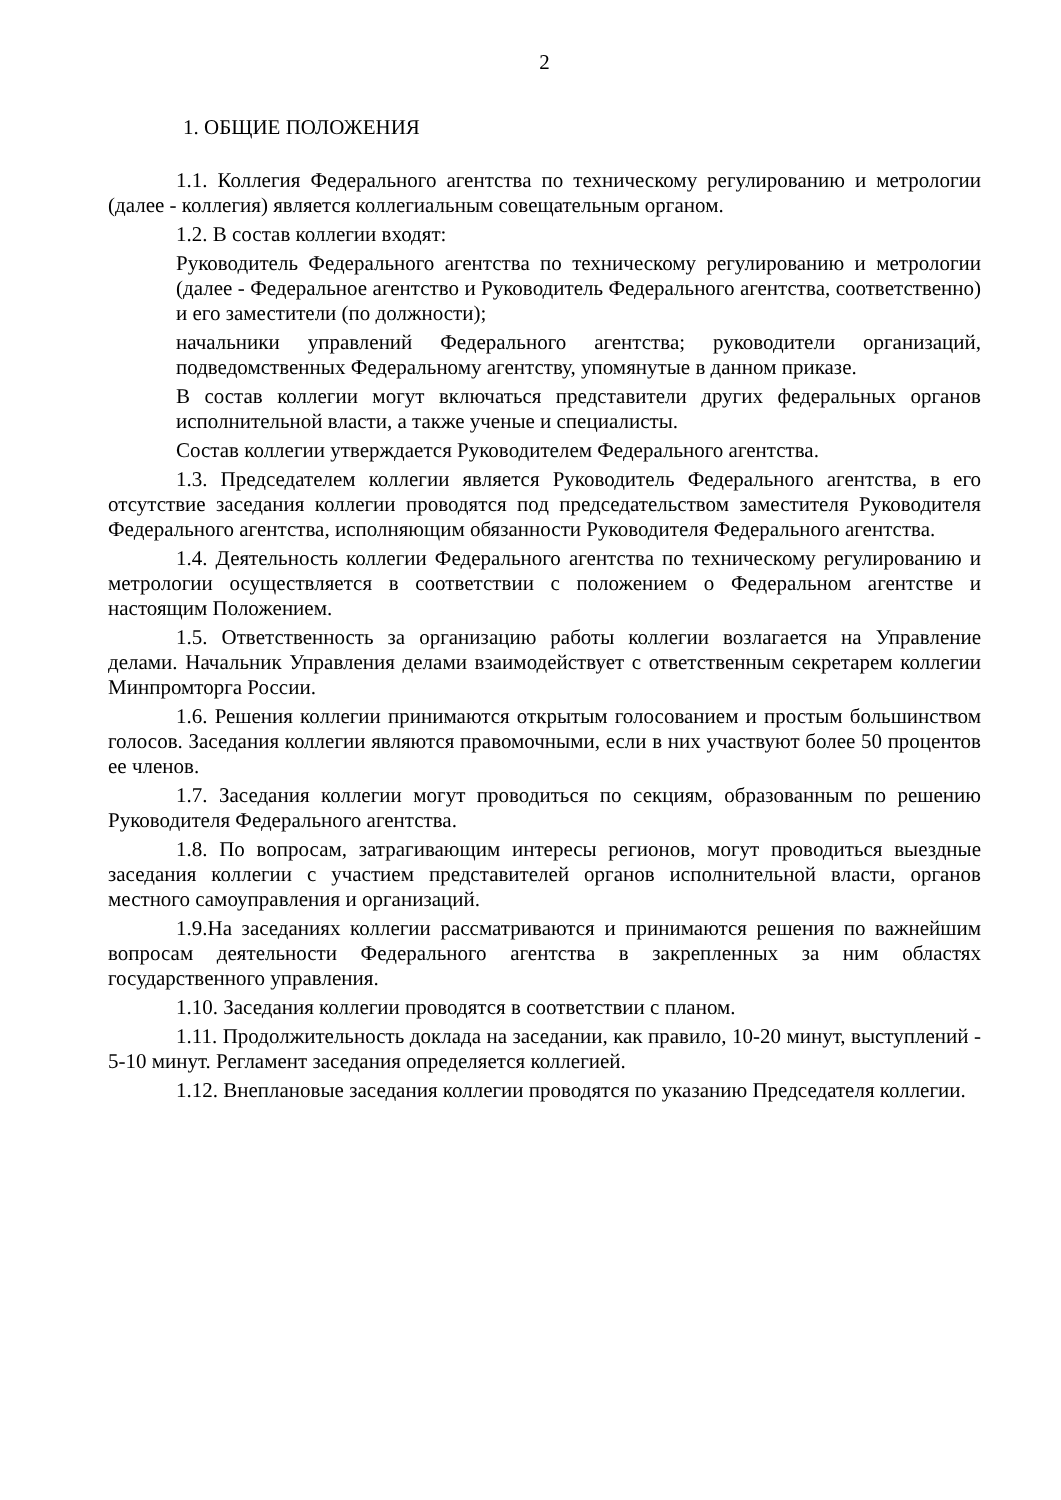2
1. ОБЩИЕ ПОЛОЖЕНИЯ
1.1. Коллегия Федерального агентства по техническому регулированию и метрологии (далее - коллегия) является коллегиальным совещательным органом.
1.2. В состав коллегии входят:
Руководитель Федерального агентства по техническому регулированию и метрологии (далее - Федеральное агентство и Руководитель Федерального агентства, соответственно) и его заместители (по должности);
начальники управлений Федерального агентства; руководители организаций, подведомственных Федеральному агентству, упомянутые в данном приказе.
В состав коллегии могут включаться представители других федеральных органов исполнительной власти, а также ученые и специалисты.
Состав коллегии утверждается Руководителем Федерального агентства.
1.3. Председателем коллегии является Руководитель Федерального агентства, в его отсутствие заседания коллегии проводятся под председательством заместителя Руководителя Федерального агентства, исполняющим обязанности Руководителя Федерального агентства.
1.4. Деятельность коллегии Федерального агентства по техническому регулированию и метрологии осуществляется в соответствии с положением о Федеральном агентстве и настоящим Положением.
1.5. Ответственность за организацию работы коллегии возлагается на Управление делами. Начальник Управления делами взаимодействует с ответственным секретарем коллегии Минпромторга России.
1.6. Решения коллегии принимаются открытым голосованием и простым большинством голосов. Заседания коллегии являются правомочными, если в них участвуют более 50 процентов ее членов.
1.7. Заседания коллегии могут проводиться по секциям, образованным по решению Руководителя Федерального агентства.
1.8. По вопросам, затрагивающим интересы регионов, могут проводиться выездные заседания коллегии с участием представителей органов исполнительной власти, органов местного самоуправления и организаций.
1.9.На заседаниях коллегии рассматриваются и принимаются решения по важнейшим вопросам деятельности Федерального агентства в закрепленных за ним областях государственного управления.
1.10. Заседания коллегии проводятся в соответствии с планом.
1.11. Продолжительность доклада на заседании, как правило, 10-20 минут, выступлений - 5-10 минут. Регламент заседания определяется коллегией.
1.12. Внеплановые заседания коллегии проводятся по указанию Председателя коллегии.